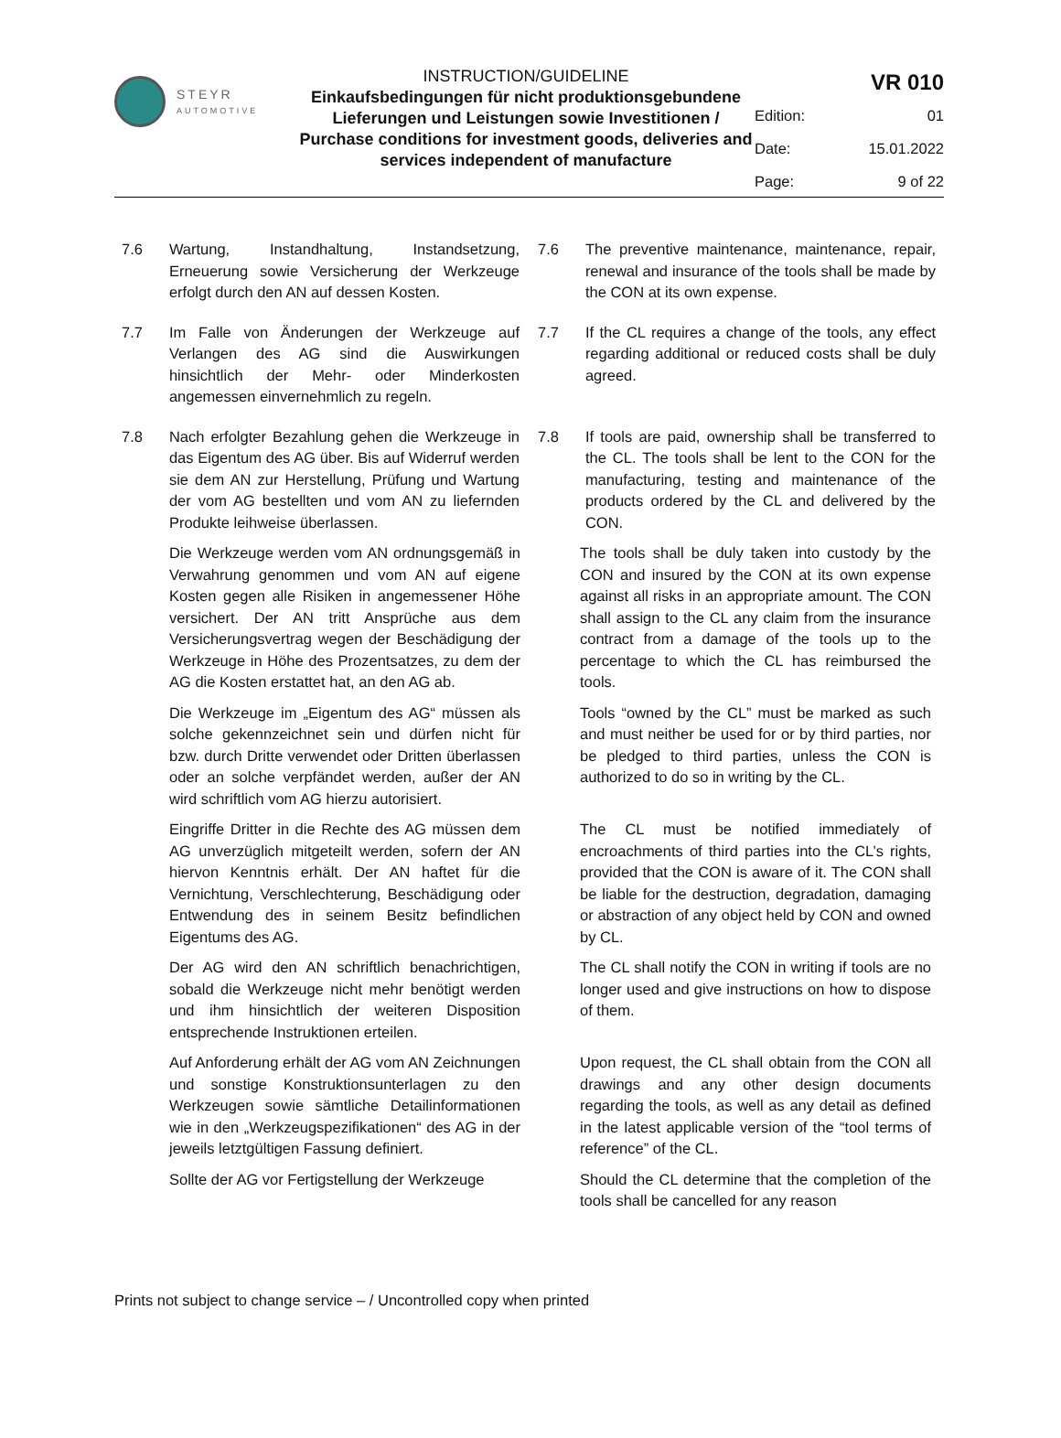STEYR
AUTOMOTIVE
INSTRUCTION/GUIDELINE
Einkaufsbedingungen für nicht produktionsgebundene Lieferungen und Leistungen sowie Investitionen / Purchase conditions for investment goods, deliveries and services independent of manufacture
VR 010
Edition: 01
Date: 15.01.2022
Page: 9 of 22
7.6 Wartung, Instandhaltung, Instandsetzung, Erneuerung sowie Versicherung der Werkzeuge erfolgt durch den AN auf dessen Kosten.
7.6 The preventive maintenance, maintenance, repair, renewal and insurance of the tools shall be made by the CON at its own expense.
7.7 Im Falle von Änderungen der Werkzeuge auf Verlangen des AG sind die Auswirkungen hinsichtlich der Mehr- oder Minderkosten angemessen einvernehmlich zu regeln.
7.7 If the CL requires a change of the tools, any effect regarding additional or reduced costs shall be duly agreed.
7.8 Nach erfolgter Bezahlung gehen die Werkzeuge in das Eigentum des AG über. Bis auf Widerruf werden sie dem AN zur Herstellung, Prüfung und Wartung der vom AG bestellten und vom AN zu liefernden Produkte leihweise überlassen.
7.8 If tools are paid, ownership shall be transferred to the CL. The tools shall be lent to the CON for the manufacturing, testing and maintenance of the products ordered by the CL and delivered by the CON.
Die Werkzeuge werden vom AN ordnungsgemäß in Verwahrung genommen und vom AN auf eigene Kosten gegen alle Risiken in angemessener Höhe versichert. Der AN tritt Ansprüche aus dem Versicherungsvertrag wegen der Beschädigung der Werkzeuge in Höhe des Prozentsatzes, zu dem der AG die Kosten erstattet hat, an den AG ab.
The tools shall be duly taken into custody by the CON and insured by the CON at its own expense against all risks in an appropriate amount. The CON shall assign to the CL any claim from the insurance contract from a damage of the tools up to the percentage to which the CL has reimbursed the tools.
Die Werkzeuge im „Eigentum des AG“ müssen als solche gekennzeichnet sein und dürfen nicht für bzw. durch Dritte verwendet oder Dritten überlassen oder an solche verpfändet werden, außer der AN wird schriftlich vom AG hierzu autorisiert.
Tools “owned by the CL” must be marked as such and must neither be used for or by third parties, nor be pledged to third parties, unless the CON is authorized to do so in writing by the CL.
Eingriffe Dritter in die Rechte des AG müssen dem AG unverzüglich mitgeteilt werden, sofern der AN hiervon Kenntnis erhält. Der AN haftet für die Vernichtung, Verschlechterung, Beschädigung oder Entwendung des in seinem Besitz befindlichen Eigentums des AG.
The CL must be notified immediately of encroachments of third parties into the CL’s rights, provided that the CON is aware of it. The CON shall be liable for the destruction, degradation, damaging or abstraction of any object held by CON and owned by CL.
Der AG wird den AN schriftlich benachrichtigen, sobald die Werkzeuge nicht mehr benötigt werden und ihm hinsichtlich der weiteren Disposition entsprechende Instruktionen erteilen.
The CL shall notify the CON in writing if tools are no longer used and give instructions on how to dispose of them.
Auf Anforderung erhält der AG vom AN Zeichnungen und sonstige Konstruktions­unterlagen zu den Werkzeugen sowie sämtliche Detailinformationen wie in den „Werkzeugspezifikationen“ des AG in der jeweils letztgültigen Fassung definiert.
Upon request, the CL shall obtain from the CON all drawings and any other design documents regarding the tools, as well as any detail as defined in the latest applicable version of the “tool terms of reference” of the CL.
Sollte der AG vor Fertigstellung der Werkzeuge
Should the CL determine that the completion of the tools shall be cancelled for any reason
Prints not subject to change service – / Uncontrolled copy when printed